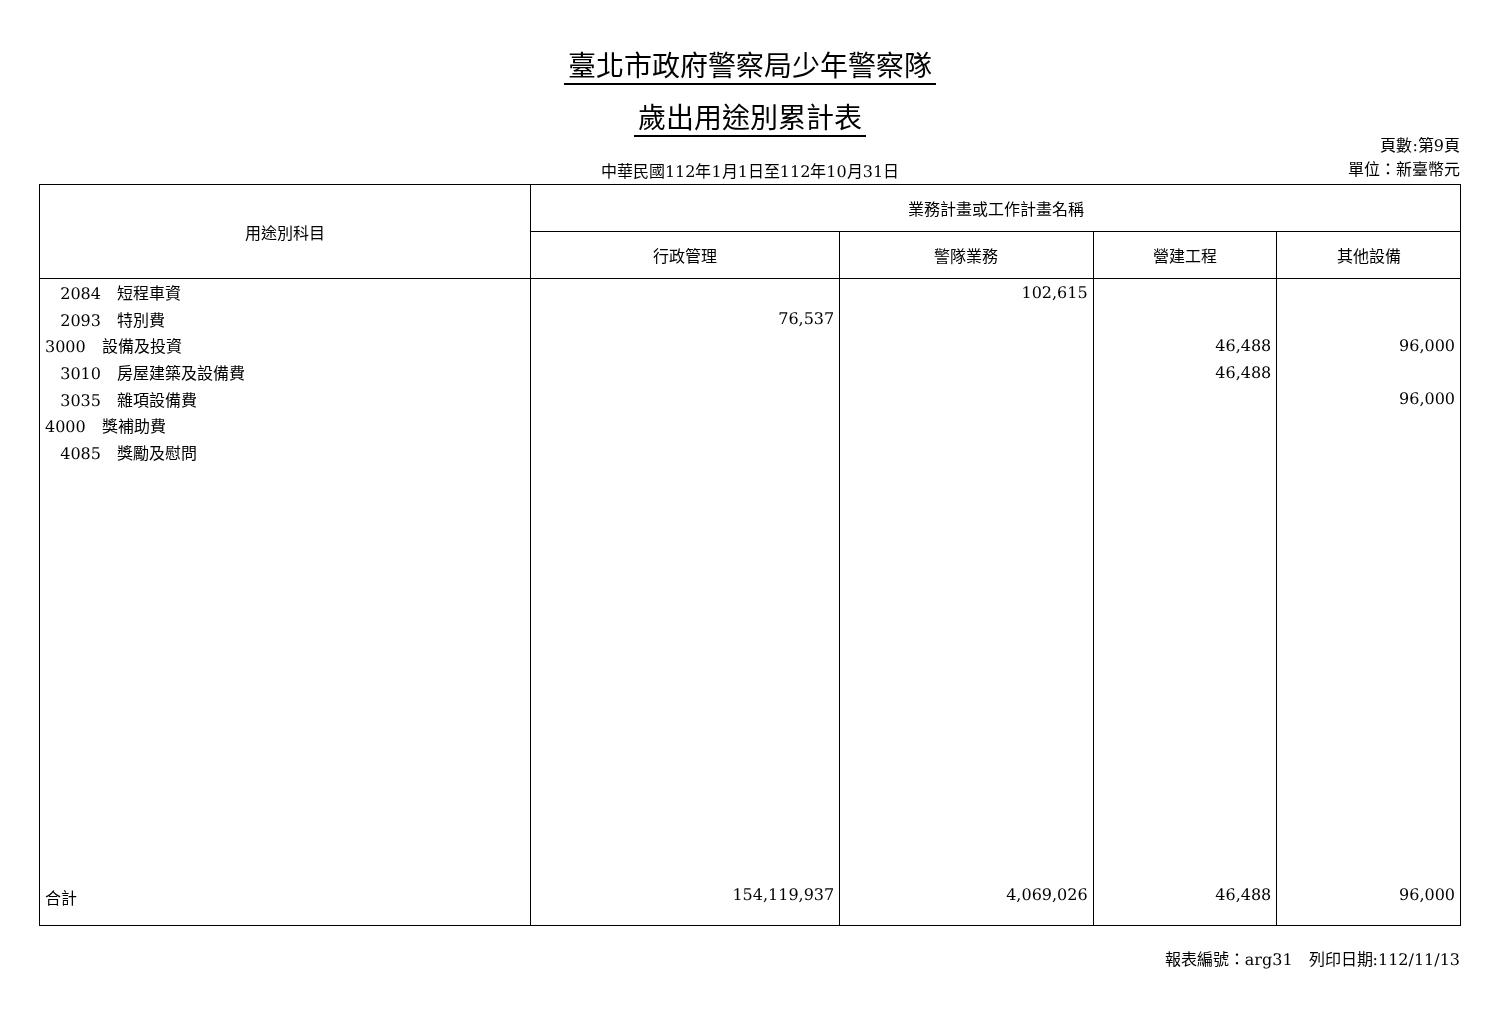臺北市政府警察局少年警察隊
歲出用途別累計表
中華民國112年1月1日至112年10月31日
頁數:第9頁
單位：新臺幣元
| 用途別科目 | 業務計畫或工作計畫名稱 | | | |
| --- | --- | --- | --- | --- |
| | 行政管理 | 警隊業務 | 營建工程 | 其他設備 |
| 2084 短程車資 | | 102,615 | | |
| 2093 特別費 | 76,537 | | | |
| 3000 設備及投資 | | | 46,488 | 96,000 |
| 3010 房屋建築及設備費 | | | 46,488 | |
| 3035 雜項設備費 | | | | 96,000 |
| 4000 獎補助費 | | | | |
| 4085 獎勵及慰問 | | | | |
| 合計 | 154,119,937 | 4,069,026 | 46,488 | 96,000 |
報表編號：arg31　列印日期:112/11/13